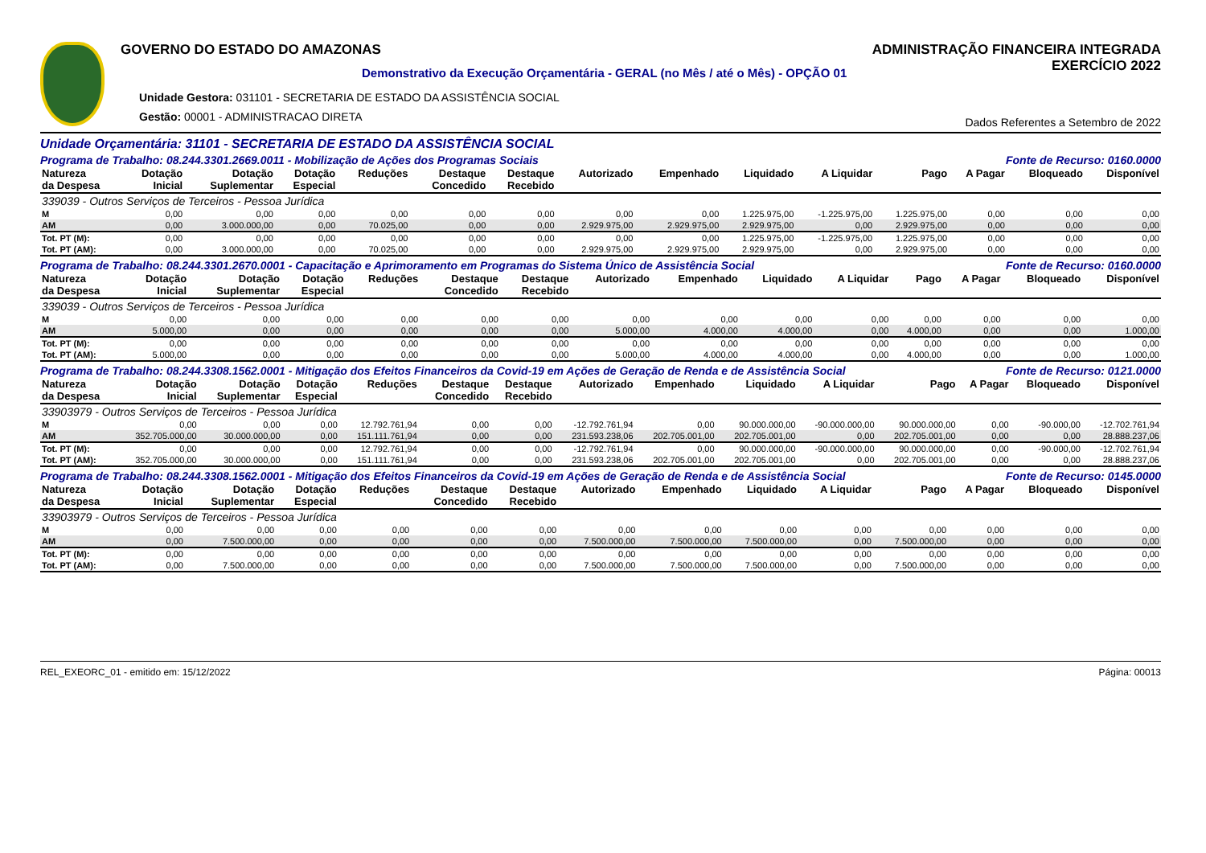GOVERNO DO ESTADO DO AMAZONAS
Demonstrativo da Execução Orçamentária - GERAL (no Mês / até o Mês) - OPÇÃO 01
Unidade Gestora: 031101 - SECRETARIA DE ESTADO DA ASSISTÊNCIA SOCIAL
Gestão: 00001 - ADMINISTRACAO DIRETA
ADMINISTRAÇÃO FINANCEIRA INTEGRADA
EXERCÍCIO 2022
Dados Referentes a Setembro de 2022
Unidade Orçamentária: 31101 - SECRETARIA DE ESTADO DA ASSISTÊNCIA SOCIAL
Programa de Trabalho: 08.244.3301.2669.0011 - Mobilização de Ações dos Programas Sociais Fonte de Recurso: 0160.0000
| Natureza da Despesa | Dotação Inicial | Dotação Suplementar | Dotação Especial | Reduções | Destaque Concedido | Destaque Recebido | Autorizado | Empenhado | Liquidado | A Liquidar | Pago | A Pagar | Bloqueado | Disponível |
| --- | --- | --- | --- | --- | --- | --- | --- | --- | --- | --- | --- | --- | --- | --- |
| 339039 - Outros Serviços de Terceiros - Pessoa Jurídica | | | | | | | | | | | | | | |
| M | 0,00 | 0,00 | 0,00 | 0,00 | 0,00 | 0,00 | 0,00 | 0,00 | 1.225.975,00 | -1.225.975,00 | 1.225.975,00 | 0,00 | 0,00 | 0,00 |
| AM | 0,00 | 3.000.000,00 | 0,00 | 70.025,00 | 0,00 | 0,00 | 2.929.975,00 | 2.929.975,00 | 2.929.975,00 | 0,00 | 2.929.975,00 | 0,00 | 0,00 | 0,00 |
| Tot. PT (M): | 0,00 | 0,00 | 0,00 | 0,00 | 0,00 | 0,00 | 0,00 | 0,00 | 1.225.975,00 | -1.225.975,00 | 1.225.975,00 | 0,00 | 0,00 | 0,00 |
| Tot. PT (AM): | 0,00 | 3.000.000,00 | 0,00 | 70.025,00 | 0,00 | 0,00 | 2.929.975,00 | 2.929.975,00 | 2.929.975,00 | 0,00 | 2.929.975,00 | 0,00 | 0,00 | 0,00 |
Programa de Trabalho: 08.244.3301.2670.0001 - Capacitação e Aprimoramento em Programas do Sistema Único de Assistência Social Fonte de Recurso: 0160.0000
| Natureza da Despesa | Dotação Inicial | Dotação Suplementar | Dotação Especial | Reduções | Destaque Concedido | Destaque Recebido | Autorizado | Empenhado | Liquidado | A Liquidar | Pago | A Pagar | Bloqueado | Disponível |
| --- | --- | --- | --- | --- | --- | --- | --- | --- | --- | --- | --- | --- | --- | --- |
| 339039 - Outros Serviços de Terceiros - Pessoa Jurídica | | | | | | | | | | | | | | |
| M | 0,00 | 0,00 | 0,00 | 0,00 | 0,00 | 0,00 | 0,00 | 0,00 | 0,00 | 0,00 | 0,00 | 0,00 | 0,00 | 0,00 |
| AM | 5.000,00 | 0,00 | 0,00 | 0,00 | 0,00 | 0,00 | 5.000,00 | 4.000,00 | 4.000,00 | 0,00 | 4.000,00 | 0,00 | 0,00 | 1.000,00 |
| Tot. PT (M): | 0,00 | 0,00 | 0,00 | 0,00 | 0,00 | 0,00 | 0,00 | 0,00 | 0,00 | 0,00 | 0,00 | 0,00 | 0,00 | 0,00 |
| Tot. PT (AM): | 5.000,00 | 0,00 | 0,00 | 0,00 | 0,00 | 0,00 | 5.000,00 | 4.000,00 | 4.000,00 | 0,00 | 4.000,00 | 0,00 | 0,00 | 1.000,00 |
Programa de Trabalho: 08.244.3308.1562.0001 - Mitigação dos Efeitos Financeiros da Covid-19 em Ações de Geração de Renda e de Assistência Social Fonte de Recurso: 0121.0000
| Natureza da Despesa | Dotação Inicial | Dotação Suplementar | Dotação Especial | Reduções | Destaque Concedido | Destaque Recebido | Autorizado | Empenhado | Liquidado | A Liquidar | Pago | A Pagar | Bloqueado | Disponível |
| --- | --- | --- | --- | --- | --- | --- | --- | --- | --- | --- | --- | --- | --- | --- |
| 33903979 - Outros Serviços de Terceiros - Pessoa Jurídica | | | | | | | | | | | | | | |
| M | 0,00 | 0,00 | 0,00 | 12.792.761,94 | 0,00 | 0,00 | -12.792.761,94 | 0,00 | 90.000.000,00 | -90.000.000,00 | 90.000.000,00 | 0,00 | -90.000,00 | -12.702.761,94 |
| AM | 352.705.000,00 | 30.000.000,00 | 0,00 | 151.111.761,94 | 0,00 | 0,00 | 231.593.238,06 | 202.705.001,00 | 202.705.001,00 | 0,00 | 202.705.001,00 | 0,00 | 0,00 | 28.888.237,06 |
| Tot. PT (M): | 0,00 | 0,00 | 0,00 | 12.792.761,94 | 0,00 | 0,00 | -12.792.761,94 | 0,00 | 90.000.000,00 | -90.000.000,00 | 90.000.000,00 | 0,00 | -90.000,00 | -12.702.761,94 |
| Tot. PT (AM): | 352.705.000,00 | 30.000.000,00 | 0,00 | 151.111.761,94 | 0,00 | 0,00 | 231.593.238,06 | 202.705.001,00 | 202.705.001,00 | 0,00 | 202.705.001,00 | 0,00 | 0,00 | 28.888.237,06 |
Programa de Trabalho: 08.244.3308.1562.0001 - Mitigação dos Efeitos Financeiros da Covid-19 em Ações de Geração de Renda e de Assistência Social Fonte de Recurso: 0145.0000
| Natureza da Despesa | Dotação Inicial | Dotação Suplementar | Dotação Especial | Reduções | Destaque Concedido | Destaque Recebido | Autorizado | Empenhado | Liquidado | A Liquidar | Pago | A Pagar | Bloqueado | Disponível |
| --- | --- | --- | --- | --- | --- | --- | --- | --- | --- | --- | --- | --- | --- | --- |
| 33903979 - Outros Serviços de Terceiros - Pessoa Jurídica | | | | | | | | | | | | | | |
| M | 0,00 | 0,00 | 0,00 | 0,00 | 0,00 | 0,00 | 0,00 | 0,00 | 0,00 | 0,00 | 0,00 | 0,00 | 0,00 | 0,00 |
| AM | 0,00 | 7.500.000,00 | 0,00 | 0,00 | 0,00 | 0,00 | 7.500.000,00 | 7.500.000,00 | 7.500.000,00 | 0,00 | 7.500.000,00 | 0,00 | 0,00 | 0,00 |
| Tot. PT (M): | 0,00 | 0,00 | 0,00 | 0,00 | 0,00 | 0,00 | 0,00 | 0,00 | 0,00 | 0,00 | 0,00 | 0,00 | 0,00 | 0,00 |
| Tot. PT (AM): | 0,00 | 7.500.000,00 | 0,00 | 0,00 | 0,00 | 0,00 | 7.500.000,00 | 7.500.000,00 | 7.500.000,00 | 0,00 | 7.500.000,00 | 0,00 | 0,00 | 0,00 |
REL_EXEORC_01 - emitido em: 15/12/2022 Página: 00013